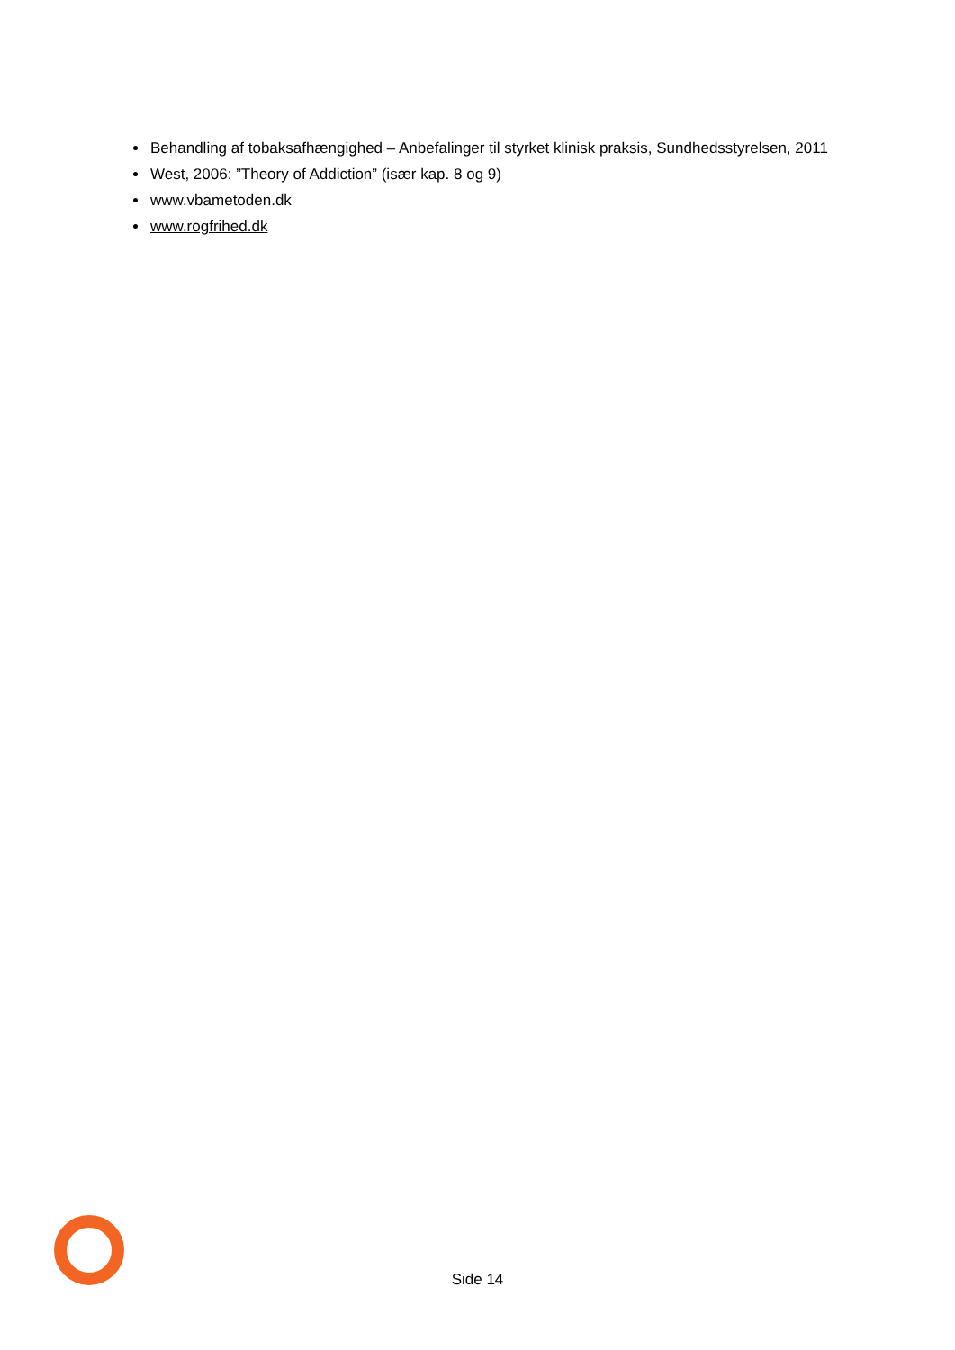Behandling af tobaksafhængighed – Anbefalinger til styrket klinisk praksis, Sundhedsstyrelsen, 2011
West, 2006: ”Theory of Addiction” (især kap. 8 og 9)
www.vbametoden.dk
www.rogfrihed.dk
Side 14